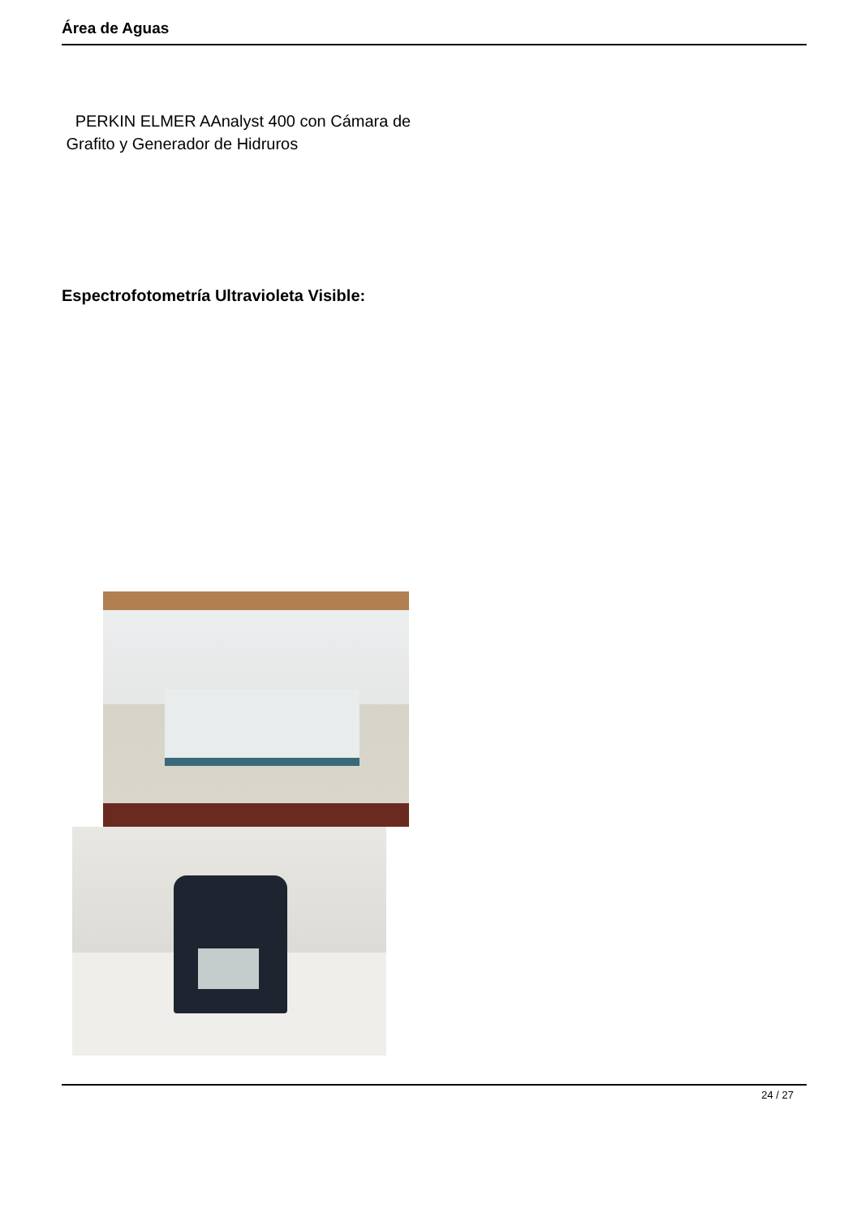Área de Aguas
PERKIN ELMER AAnalyst 400 con Cámara de
Grafito y Generador de Hidruros
Espectrofotometría Ultravioleta Visible:
24 / 27